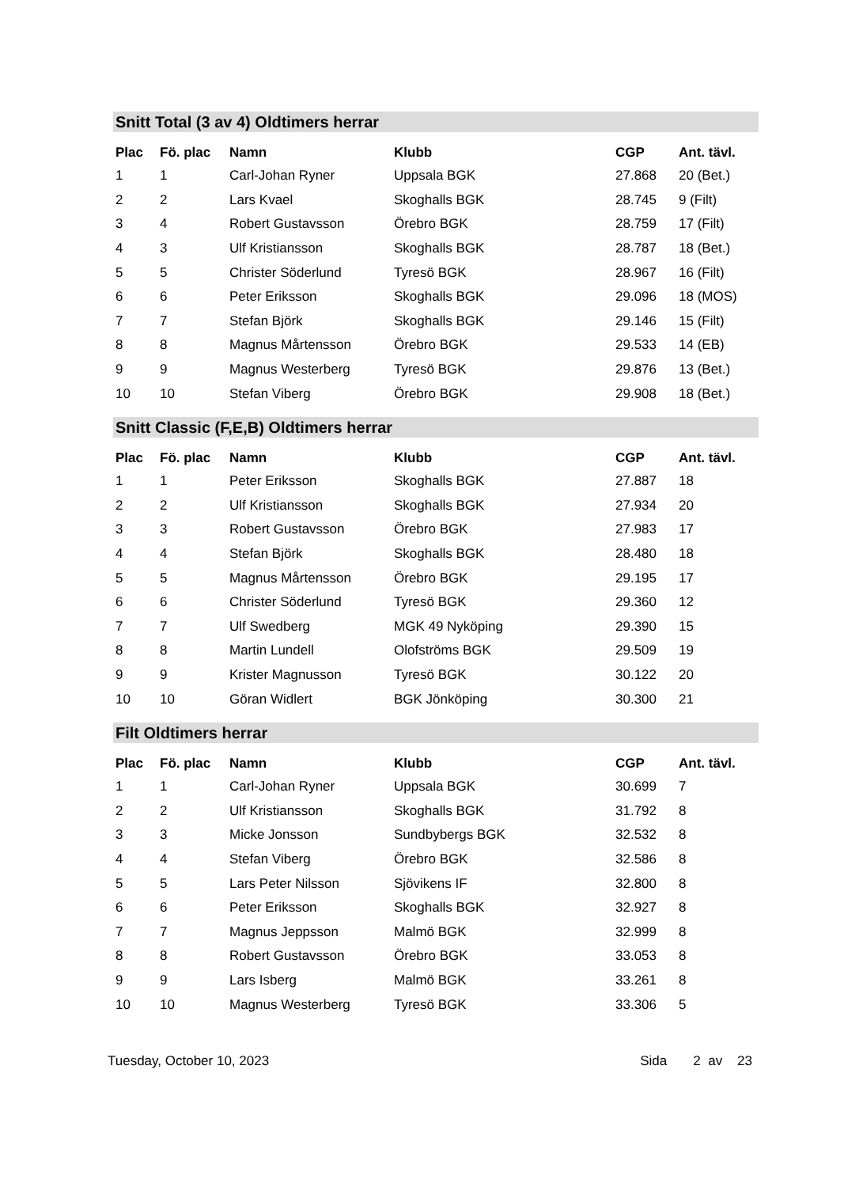Snitt Total (3 av 4) Oldtimers herrar
| Plac | Fö. plac | Namn | Klubb | CGP | Ant. tävl. |
| --- | --- | --- | --- | --- | --- |
| 1 | 1 | Carl-Johan Ryner | Uppsala BGK | 27.868 | 20 (Bet.) |
| 2 | 2 | Lars Kvael | Skoghalls BGK | 28.745 | 9 (Filt) |
| 3 | 4 | Robert Gustavsson | Örebro BGK | 28.759 | 17 (Filt) |
| 4 | 3 | Ulf Kristiansson | Skoghalls BGK | 28.787 | 18 (Bet.) |
| 5 | 5 | Christer Söderlund | Tyresö BGK | 28.967 | 16 (Filt) |
| 6 | 6 | Peter Eriksson | Skoghalls BGK | 29.096 | 18 (MOS) |
| 7 | 7 | Stefan Björk | Skoghalls BGK | 29.146 | 15 (Filt) |
| 8 | 8 | Magnus Mårtensson | Örebro BGK | 29.533 | 14 (EB) |
| 9 | 9 | Magnus Westerberg | Tyresö BGK | 29.876 | 13 (Bet.) |
| 10 | 10 | Stefan Viberg | Örebro BGK | 29.908 | 18 (Bet.) |
Snitt Classic (F,E,B) Oldtimers herrar
| Plac | Fö. plac | Namn | Klubb | CGP | Ant. tävl. |
| --- | --- | --- | --- | --- | --- |
| 1 | 1 | Peter Eriksson | Skoghalls BGK | 27.887 | 18 |
| 2 | 2 | Ulf Kristiansson | Skoghalls BGK | 27.934 | 20 |
| 3 | 3 | Robert Gustavsson | Örebro BGK | 27.983 | 17 |
| 4 | 4 | Stefan Björk | Skoghalls BGK | 28.480 | 18 |
| 5 | 5 | Magnus Mårtensson | Örebro BGK | 29.195 | 17 |
| 6 | 6 | Christer Söderlund | Tyresö BGK | 29.360 | 12 |
| 7 | 7 | Ulf Swedberg | MGK 49 Nyköping | 29.390 | 15 |
| 8 | 8 | Martin Lundell | Olofströms BGK | 29.509 | 19 |
| 9 | 9 | Krister Magnusson | Tyresö BGK | 30.122 | 20 |
| 10 | 10 | Göran Widlert | BGK Jönköping | 30.300 | 21 |
Filt Oldtimers herrar
| Plac | Fö. plac | Namn | Klubb | CGP | Ant. tävl. |
| --- | --- | --- | --- | --- | --- |
| 1 | 1 | Carl-Johan Ryner | Uppsala BGK | 30.699 | 7 |
| 2 | 2 | Ulf Kristiansson | Skoghalls BGK | 31.792 | 8 |
| 3 | 3 | Micke Jonsson | Sundbybergs BGK | 32.532 | 8 |
| 4 | 4 | Stefan Viberg | Örebro BGK | 32.586 | 8 |
| 5 | 5 | Lars Peter Nilsson | Sjövikens IF | 32.800 | 8 |
| 6 | 6 | Peter Eriksson | Skoghalls BGK | 32.927 | 8 |
| 7 | 7 | Magnus Jeppsson | Malmö BGK | 32.999 | 8 |
| 8 | 8 | Robert Gustavsson | Örebro BGK | 33.053 | 8 |
| 9 | 9 | Lars Isberg | Malmö BGK | 33.261 | 8 |
| 10 | 10 | Magnus Westerberg | Tyresö BGK | 33.306 | 5 |
Tuesday, October 10, 2023 Sida 2 av 23